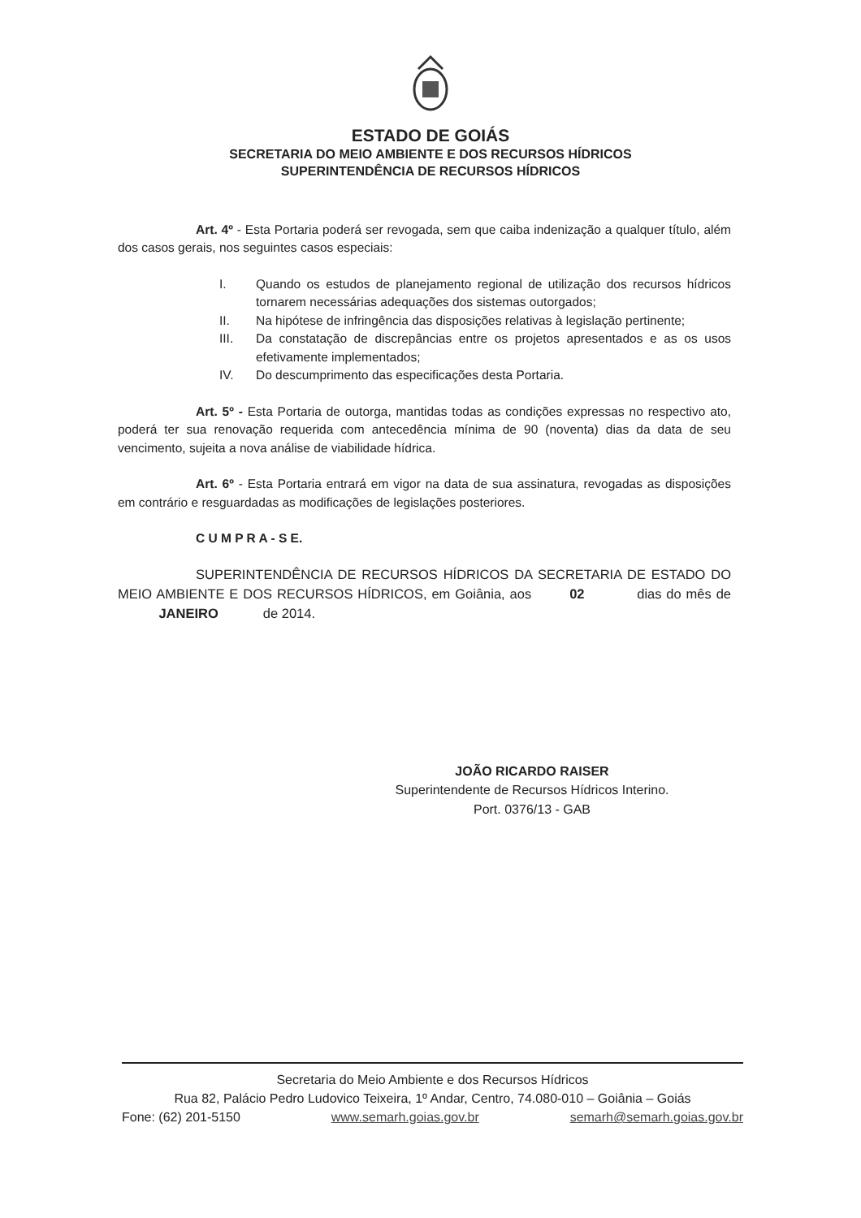ESTADO DE GOIÁS
SECRETARIA DO MEIO AMBIENTE E DOS RECURSOS HÍDRICOS
SUPERINTENDÊNCIA DE RECURSOS HÍDRICOS
Art. 4º - Esta Portaria poderá ser revogada, sem que caiba indenização a qualquer título, além dos casos gerais, nos seguintes casos especiais:
I. Quando os estudos de planejamento regional de utilização dos recursos hídricos tornarem necessárias adequações dos sistemas outorgados;
II. Na hipótese de infringência das disposições relativas à legislação pertinente;
III. Da constatação de discrepâncias entre os projetos apresentados e as os usos efetivamente implementados;
IV. Do descumprimento das especificações desta Portaria.
Art. 5º - Esta Portaria de outorga, mantidas todas as condições expressas no respectivo ato, poderá ter sua renovação requerida com antecedência mínima de 90 (noventa) dias da data de seu vencimento, sujeita a nova análise de viabilidade hídrica.
Art. 6º - Esta Portaria entrará em vigor na data de sua assinatura, revogadas as disposições em contrário e resguardadas as modificações de legislações posteriores.
C U M P R A - S E.
SUPERINTENDÊNCIA DE RECURSOS HÍDRICOS DA SECRETARIA DE ESTADO DO MEIO AMBIENTE E DOS RECURSOS HÍDRICOS, em Goiânia, aos 02 dias do mês de JANEIRO de 2014.
JOÃO RICARDO RAISER
Superintendente de Recursos Hídricos Interino.
Port. 0376/13 - GAB
Secretaria do Meio Ambiente e dos Recursos Hídricos
Rua 82, Palácio Pedro Ludovico Teixeira, 1º Andar, Centro, 74.080-010 – Goiânia – Goiás
Fone: (62) 201-5150 www.semarh.goias.gov.br semarh@semarh.goias.gov.br